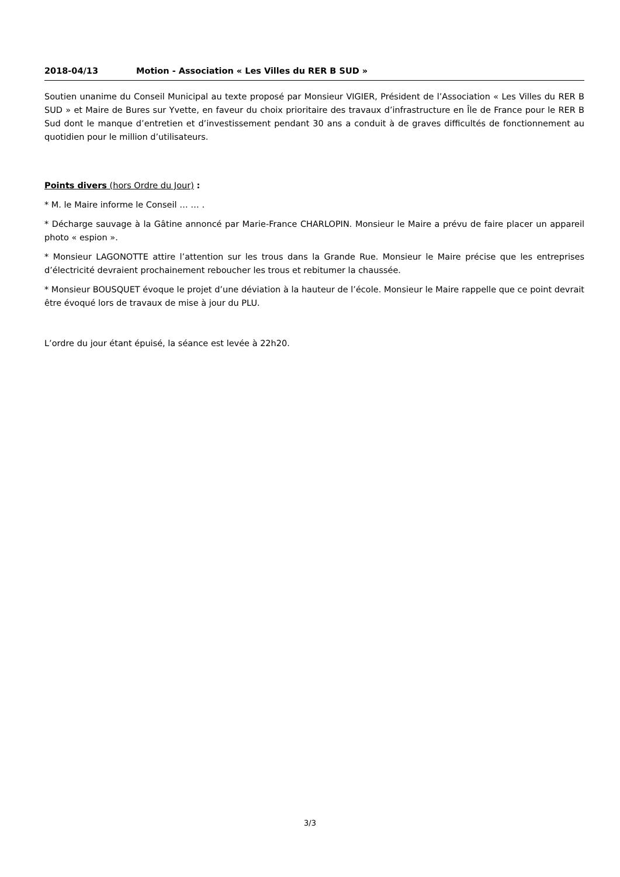2018-04/13 Motion - Association « Les Villes du RER B SUD »
Soutien unanime du Conseil Municipal au texte proposé par Monsieur VIGIER, Président de l’Association « Les Villes du RER B SUD » et Maire de Bures sur Yvette, en faveur du choix prioritaire des travaux d’infrastructure en Île de France pour le RER B Sud dont le manque d’entretien et d’investissement pendant 30 ans a conduit à de graves difficultés de fonctionnement au quotidien pour le million d’utilisateurs.
Points divers (hors Ordre du Jour) :
* M. le Maire informe le Conseil … … .
* Décharge sauvage à la Gâtine annoncé par Marie-France CHARLOPIN. Monsieur le Maire a prévu de faire placer un appareil photo « espion ».
* Monsieur LAGONOTTE attire l’attention sur les trous dans la Grande Rue. Monsieur le Maire précise que les entreprises d’électricité devraient prochainement reboucher les trous et rebitumer la chaussée.
* Monsieur BOUSQUET évoque le projet d’une déviation à la hauteur de l’école. Monsieur le Maire rappelle que ce point devrait être évoqué lors de travaux de mise à jour du PLU.
L’ordre du jour étant épuisé, la séance est levée à 22h20.
3/3